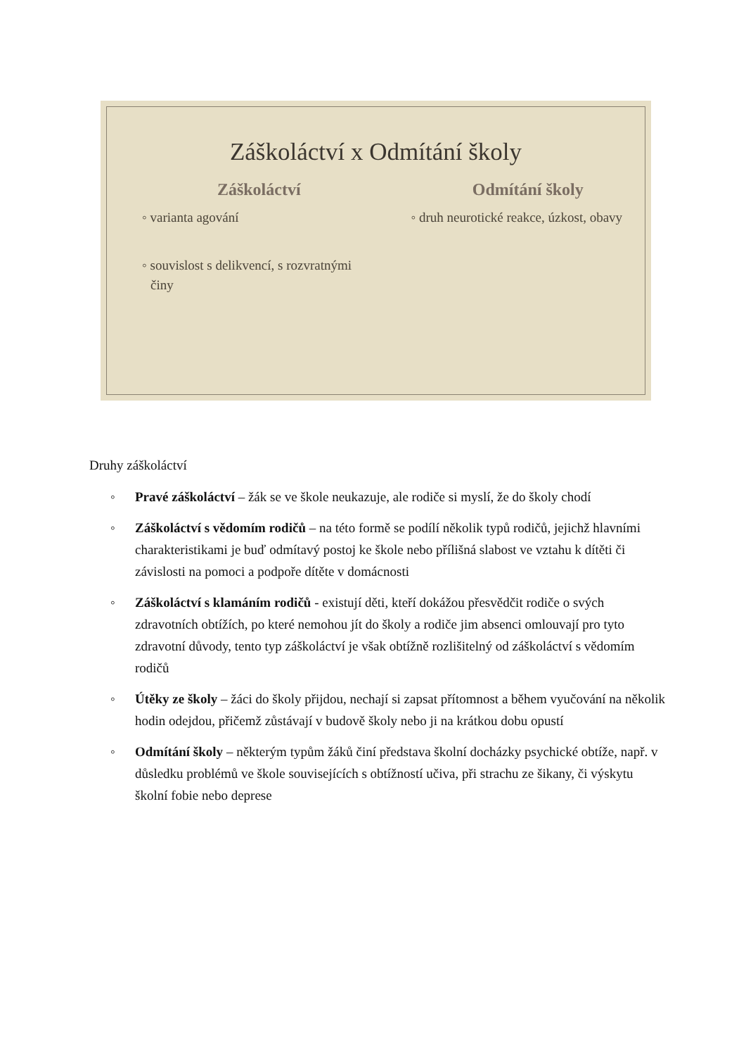Záškoláctví x Odmítání školy
Záškoláctví
◦ varianta agování
◦ souvislost s delikvencí, s rozvratnými činy
Odmítání školy
◦ druh neurotické reakce, úzkost, obavy
Druhy záškoláctví
◦ Pravé záškoláctví – žák se ve škole neukazuje, ale rodiče si myslí, že do školy chodí
◦ Záškoláctví s vědomím rodičů – na této formě se podílí několik typů rodičů, jejichž hlavními charakteristikami je buď odmítavý postoj ke škole nebo přílišná slabost ve vztahu k dítěti či závislosti na pomoci a podpoře dítěte v domácnosti
◦ Záškoláctví s klamáním rodičů - existují děti, kteří dokážou přesvědčit rodiče o svých zdravotních obtížích, po které nemohou jít do školy a rodiče jim absenci omlouvají pro tyto zdravotní důvody, tento typ záškoláctví je však obtížně rozlišitelný od záškoláctví s vědomím rodičů
◦ Útěky ze školy – žáci do školy přijdou, nechají si zapsat přítomnost a během vyučování na několik hodin odejdou, přičemž zůstávají v budově školy nebo ji na krátkou dobu opustí
◦ Odmítání školy – některým typům žáků činí představa školní docházky psychické obtíže, např. v důsledku problémů ve škole souvisejících s obtížností učiva, při strachu ze šikany, či výskytu školní fobie nebo deprese